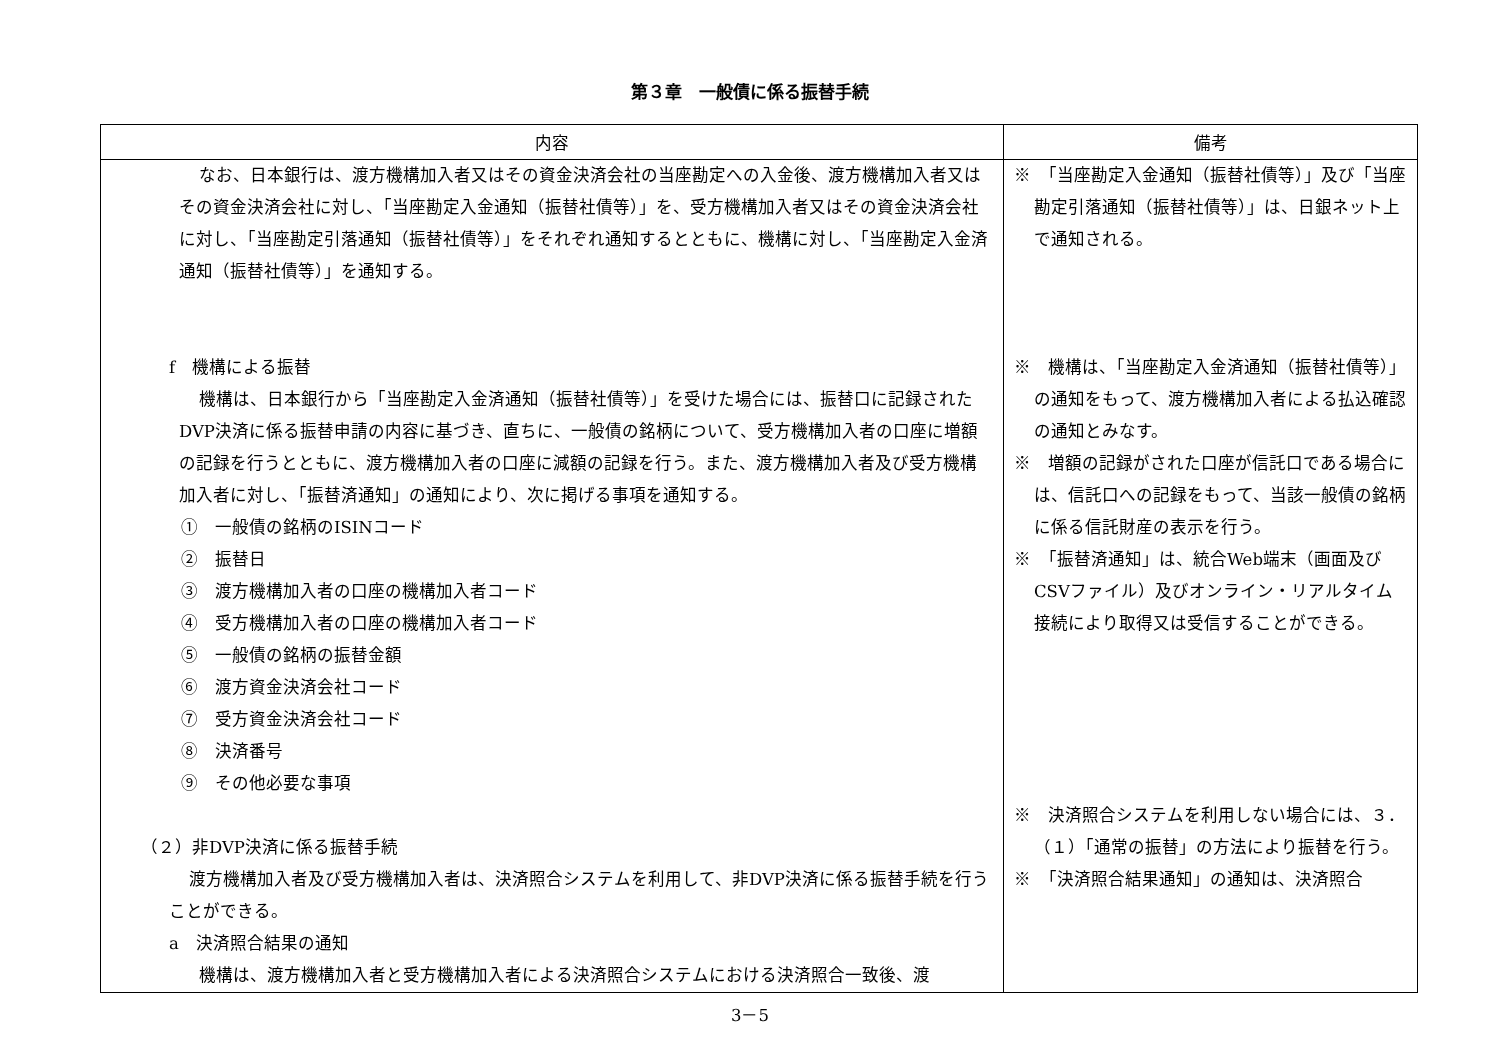第３章　一般債に係る振替手続
| 内容 | 備考 |
| --- | --- |
| なお、日本銀行は、渡方機構加入者又はその資金決済会社の当座勘定への入金後、渡方機構加入者又はその資金決済会社に対し、「当座勘定入金通知（振替社債等）」を、受方機構加入者又はその資金決済会社に対し、「当座勘定引落通知（振替社債等）」をそれぞれ通知するとともに、機構に対し、「当座勘定入金済通知（振替社債等）」を通知する。 f 機構による振替 機構は、日本銀行から「当座勘定入金済通知（振替社債等）」を受けた場合には、振替口に記録されたDVP決済に係る振替申請の内容に基づき、直ちに、一般債の銘柄について、受方機構加入者の口座に増額の記録を行うとともに、渡方機構加入者の口座に減額の記録を行う。また、渡方機構加入者及び受方機構加入者に対し、「振替済通知」の通知により、次に掲げる事項を通知する。 ① 一般債の銘柄のISINコード ② 振替日 ③ 渡方機構加入者の口座の機構加入者コード ④ 受方機構加入者の口座の機構加入者コード ⑤ 一般債の銘柄の振替金額 ⑥ 渡方資金決済会社コード ⑦ 受方資金決済会社コード ⑧ 決済番号 ⑨ その他必要な事項 （２）非DVP決済に係る振替手続 渡方機構加入者及び受方機構加入者は、決済照合システムを利用して、非DVP決済に係る振替手続を行うことができる。 a 決済照合結果の通知 機構は、渡方機構加入者と受方機構加入者による決済照合システムにおける決済照合一致後、渡 | ※ 「当座勘定入金通知（振替社債等）」及び「当座勘定引落通知（振替社債等）」は、日銀ネット上で通知される。 ※ 機構は、「当座勘定入金済通知（振替社債等）」の通知をもって、渡方機構加入者による払込確認の通知とみなす。 ※ 増額の記録がされた口座が信託口である場合には、信託口への記録をもって、当該一般債の銘柄に係る信託財産の表示を行う。 ※ 「振替済通知」は、統合Web端末（画面及びCSVファイル）及びオンライン・リアルタイム接続により取得又は受信することができる。 ※ 決済照合システムを利用しない場合には、３．（１）「通常の振替」の方法により振替を行う。 ※ 「決済照合結果通知」の通知は、決済照合 |
3－5